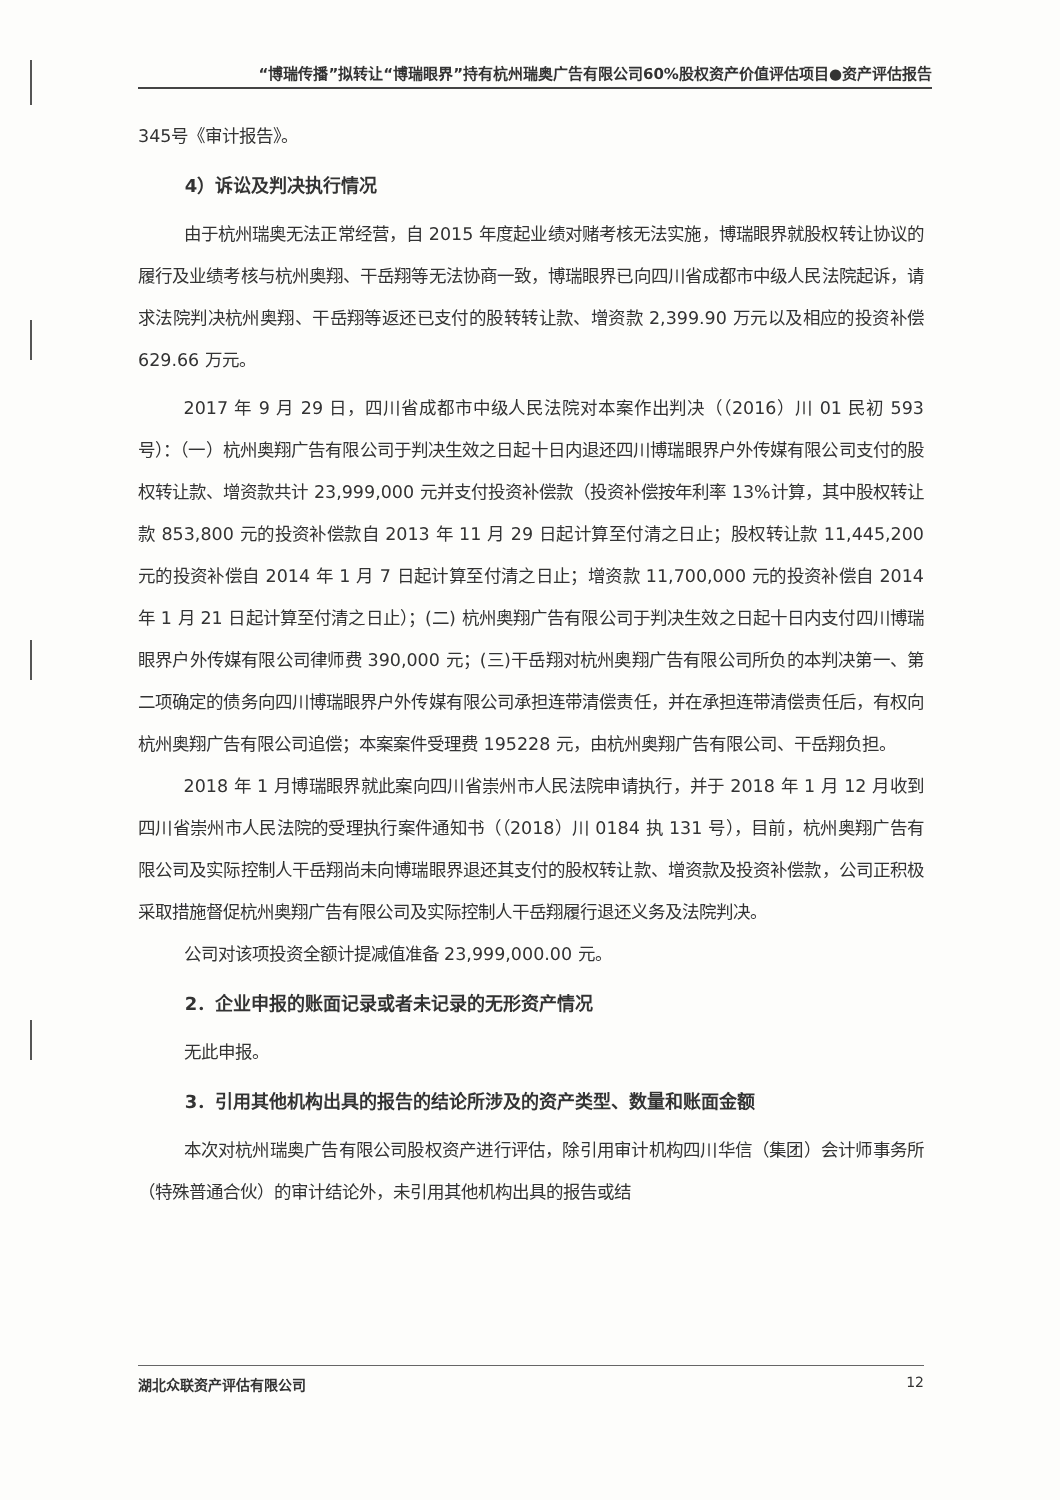“博瑞传播”拟转让“博瑞眼界”持有杭州瑞奥广告有限公司60%股权资产价值评估项目●资产评估报告
345号《审计报告》。
4）诉讼及判决执行情况
由于杭州瑞奥无法正常经营，自 2015 年度起业绩对赌考核无法实施，博瑞眼界就股权转让协议的履行及业绩考核与杭州奥翔、干岳翔等无法协商一致，博瑞眼界已向四川省成都市中级人民法院起诉，请求法院判决杭州奥翔、干岳翔等返还已支付的股转转让款、增资款 2,399.90 万元以及相应的投资补偿 629.66 万元。
2017 年 9 月 29 日，四川省成都市中级人民法院对本案作出判决（（2016）川 01 民初 593 号）：（一）杭州奥翔广告有限公司于判决生效之日起十日内退还四川博瑞眼界户外传媒有限公司支付的股权转让款、增资款共计 23,999,000 元并支付投资补偿款（投资补偿按年利率 13%计算，其中股权转让款 853,800 元的投资补偿款自 2013 年 11 月 29 日起计算至付清之日止；股权转让款 11,445,200 元的投资补偿自 2014 年 1 月 7 日起计算至付清之日止；增资款 11,700,000 元的投资补偿自 2014 年 1 月 21 日起计算至付清之日止）；(二) 杭州奥翔广告有限公司于判决生效之日起十日内支付四川博瑞眼界户外传媒有限公司律师费 390,000 元；(三)干岳翔对杭州奥翔广告有限公司所负的本判决第一、第二项确定的债务向四川博瑞眼界户外传媒有限公司承担连带清偿责任，并在承担连带清偿责任后，有权向杭州奥翔广告有限公司追偿；本案案件受理费 195228 元，由杭州奥翔广告有限公司、干岳翔负担。
2018 年 1 月博瑞眼界就此案向四川省崇州市人民法院申请执行，并于 2018 年 1 月 12 月收到四川省崇州市人民法院的受理执行案件通知书（（2018）川 0184 执 131 号），目前，杭州奥翔广告有限公司及实际控制人干岳翔尚未向博瑞眼界退还其支付的股权转让款、增资款及投资补偿款，公司正积极采取措施督促杭州奥翔广告有限公司及实际控制人干岳翔履行退还义务及法院判决。
公司对该项投资全额计提减值准备 23,999,000.00 元。
2．企业申报的账面记录或者未记录的无形资产情况
无此申报。
3．引用其他机构出具的报告的结论所涉及的资产类型、数量和账面金额
本次对杭州瑞奥广告有限公司股权资产进行评估，除引用审计机构四川华信（集团）会计师事务所（特殊普通合伙）的审计结论外，未引用其他机构出具的报告或结
湖北众联资产评估有限公司 12